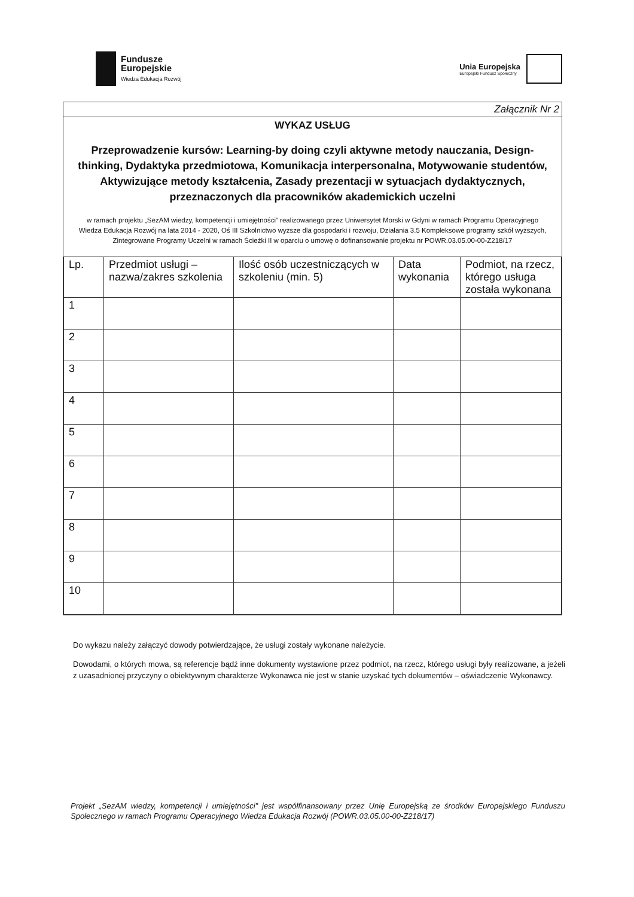Fundusze
Europejskie
Wiedza Edukacja Rozwój
Unia Europejska
Europejski Fundusz Społeczny
Załącznik Nr 2
WYKAZ USŁUG
Przeprowadzenie kursów: Learning-by doing czyli aktywne metody nauczania, Design-thinking, Dydaktyka przedmiotowa, Komunikacja interpersonalna, Motywowanie studentów, Aktywizujące metody kształcenia, Zasady prezentacji w sytuacjach dydaktycznych, przeznaczonych dla pracowników akademickich uczelni
w ramach projektu „SezAM wiedzy, kompetencji i umiejętności” realizowanego przez Uniwersytet Morski w Gdyni w ramach Programu Operacyjnego Wiedza Edukacja Rozwój na lata 2014 - 2020, Oś III Szkolnictwo wyższe dla gospodarki i rozwoju, Działania 3.5 Kompleksowe programy szkół wyższych, Zintegrowane Programy Uczelni w ramach Ścieżki II w oparciu o umowę o dofinansowanie projektu nr POWR.03.05.00-00-Z218/17
| Lp. | Przedmiot usługi – nazwa/zakres szkolenia | Ilość osób uczestniczących w szkoleniu (min. 5) | Data wykonania | Podmiot, na rzecz, którego usługa została wykonana |
| --- | --- | --- | --- | --- |
| 1 | | | | |
| 2 | | | | |
| 3 | | | | |
| 4 | | | | |
| 5 | | | | |
| 6 | | | | |
| 7 | | | | |
| 8 | | | | |
| 9 | | | | |
| 10 | | | | |
Do wykazu należy załączyć dowody potwierdzające, że usługi zostały wykonane należycie.
Dowodami, o których mowa, są referencje bądź inne dokumenty wystawione przez podmiot, na rzecz, którego usługi były realizowane, a jeżeli z uzasadnionej przyczyny o obiektywnym charakterze Wykonawca nie jest w stanie uzyskać tych dokumentów – oświadczenie Wykonawcy.
Projekt „SezAM wiedzy, kompetencji i umiejętności” jest współfinansowany przez Unię Europejską ze środków Europejskiego Funduszu Społecznego w ramach Programu Operacyjnego Wiedza Edukacja Rozwój (POWR.03.05.00-00-Z218/17)